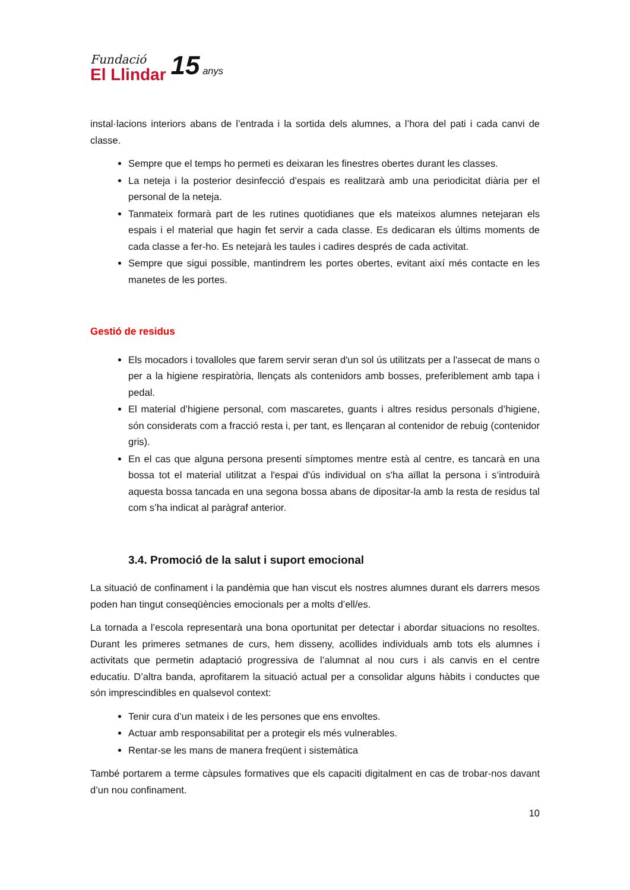Fundació
El Llindar
15 anys
instal·lacions interiors abans de l’entrada i la sortida dels alumnes, a l’hora del pati i cada canvi de classe.
Sempre que el temps ho permeti es deixaran les finestres obertes durant les classes.
La neteja i la posterior desinfecció d’espais es realitzarà amb una periodicitat diària per el personal de la neteja.
Tanmateix formarà part de les rutines quotidianes que els mateixos alumnes netejaran els espais i el material que hagin fet servir a cada classe. Es dedicaran els últims moments de cada classe a fer-ho. Es netejarà les taules i cadires després de cada activitat.
Sempre que sigui possible, mantindrem les portes obertes, evitant així més contacte en les manetes de les portes.
Gestió de residus
Els mocadors i tovalloles que farem servir seran d'un sol ús utilitzats per a l'assecat de mans o per a la higiene respiratòria, llençats als contenidors amb bosses, preferiblement amb tapa i pedal.
El material d’higiene personal, com mascaretes, guants i altres residus personals d’higiene, són considerats com a fracció resta i, per tant, es llençaran al contenidor de rebuig (contenidor gris).
En el cas que alguna persona presenti símptomes mentre està al centre, es tancarà en una bossa tot el material utilitzat a l'espai d'ús individual on s'ha aïllat la persona i s’introduirà aquesta bossa tancada en una segona bossa abans de dipositar-la amb la resta de residus tal com s’ha indicat al paràgraf anterior.
3.4. Promoció de la salut i suport emocional
La situació de confinament i la pandèmia que han viscut els nostres alumnes durant els darrers mesos poden han tingut conseqüències emocionals per a molts d’ell/es.
La tornada a l’escola representarà una bona oportunitat per detectar i abordar situacions no resoltes. Durant les primeres setmanes de curs, hem disseny, acollides individuals amb tots els alumnes i activitats que permetin adaptació progressiva de l’alumnat al nou curs i als canvis en el centre educatiu. D’altra banda, aprofitarem la situació actual per a consolidar alguns hàbits i conductes que són imprescindibles en qualsevol context:
Tenir cura d’un mateix i de les persones que ens envoltes.
Actuar amb responsabilitat per a protegir els més vulnerables.
Rentar-se les mans de manera freqüent i sistemàtica
També portarem a terme càpsules formatives que els capaciti digitalment en cas de trobar-nos davant d’un nou confinament.
10